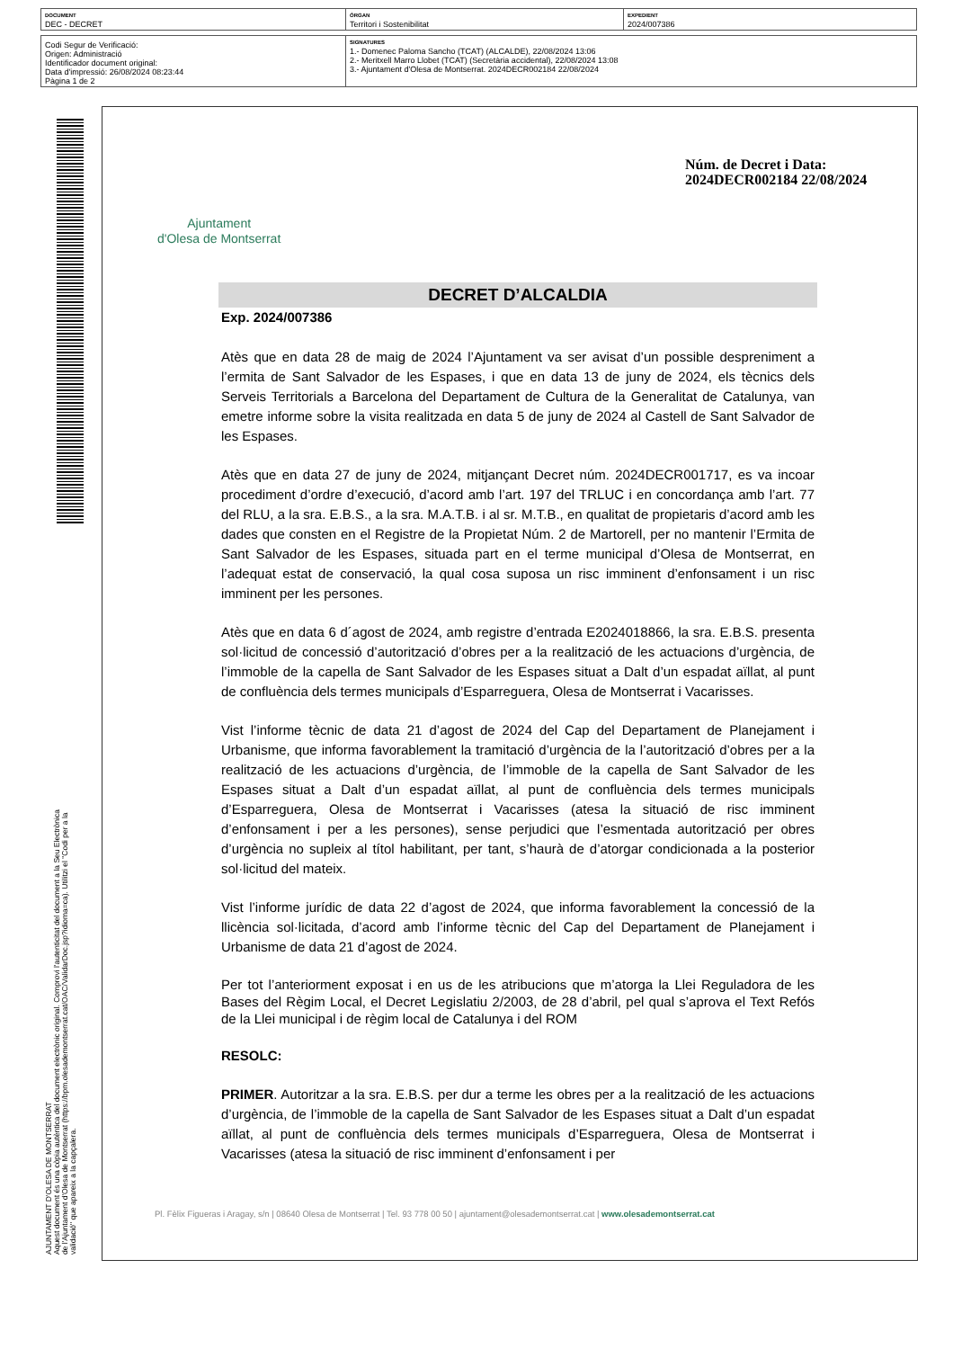| DOCUMENT DEC - DECRET | ÒRGAN Territori i Sostenibilitat | EXPEDIENT 2024/007386 |
| Codi Segur de Verificació: Origen: Administració Identificador document original: Data d'impressió: 26/08/2024 08:23:44 Pàgina 1 de 2 | SIGNATURES 1.- Domenec Paloma Sancho (TCAT) (ALCALDE), 22/08/2024 13:06 2.- Meritxell Marro Llobet (TCAT) (Secretària accidental), 22/08/2024 13:08 3.- Ajuntament d'Olesa de Montserrat. 2024DECR002184 22/08/2024 |
AJUNTAMENT D'OLESA DE MONTSERRAT
Aquest document és una còpia autèntica del document electrònic original. Comprovi l'autenticitat del document a la Seu Electrònica
de l'Ajuntament d'Olesa de Montserrat (https://bpm.olesademontserrat.cat/OAC/ValidarDoc.jsp?idioma=ca). Utilitzi el "Codi per a la
validació" que apareix a la capçalera.
Ajuntament
d'Olesa de Montserrat
Núm. de Decret i Data:
2024DECR002184 22/08/2024
DECRET D’ALCALDIA
Exp. 2024/007386
Atès que en data 28 de maig de 2024 l’Ajuntament va ser avisat d’un possible despreniment a l’ermita de Sant Salvador de les Espases, i que en data 13 de juny de 2024, els tècnics dels Serveis Territorials a Barcelona del Departament de Cultura de la Generalitat de Catalunya, van emetre informe sobre la visita realitzada en data 5 de juny de 2024 al Castell de Sant Salvador de les Espases.
Atès que en data 27 de juny de 2024, mitjançant Decret núm. 2024DECR001717, es va incoar procediment d’ordre d’execució, d’acord amb l’art. 197 del TRLUC i en concordança amb l’art. 77 del RLU, a la sra. E.B.S., a la sra. M.A.T.B. i al sr. M.T.B., en qualitat de propietaris d’acord amb les dades que consten en el Registre de la Propietat Núm. 2 de Martorell, per no mantenir l’Ermita de Sant Salvador de les Espases, situada part en el terme municipal d’Olesa de Montserrat, en l’adequat estat de conservació, la qual cosa suposa un risc imminent d’enfonsament i un risc imminent per les persones.
Atès que en data 6 d´agost de 2024, amb registre d’entrada E2024018866, la sra. E.B.S. presenta sol·licitud de concessió d’autorització d’obres per a la realització de les actuacions d’urgència, de l’immoble de la capella de Sant Salvador de les Espases situat a Dalt d’un espadat aïllat, al punt de confluència dels termes municipals d’Esparreguera, Olesa de Montserrat i Vacarisses.
Vist l’informe tècnic de data 21 d’agost de 2024 del Cap del Departament de Planejament i Urbanisme, que informa favorablement la tramitació d’urgència de la l’autorització d’obres per a la realització de les actuacions d’urgència, de l’immoble de la capella de Sant Salvador de les Espases situat a Dalt d’un espadat aïllat, al punt de confluència dels termes municipals d’Esparreguera, Olesa de Montserrat i Vacarisses (atesa la situació de risc imminent d’enfonsament i per a les persones), sense perjudici que l’esmentada autorització per obres d’urgència no supleix al títol habilitant, per tant, s’haurà de d’atorgar condicionada a la posterior sol·licitud del mateix.
Vist l’informe jurídic de data 22 d’agost de 2024, que informa favorablement la concessió de la llicència sol·licitada, d’acord amb l’informe tècnic del Cap del Departament de Planejament i Urbanisme de data 21 d’agost de 2024.
Per tot l’anteriorment exposat i en us de les atribucions que m’atorga la Llei Reguladora de les Bases del Règim Local, el Decret Legislatiu 2/2003, de 28 d’abril, pel qual s’aprova el Text Refós de la Llei municipal i de règim local de Catalunya i del ROM
RESOLC:
PRIMER. Autoritzar a la sra. E.B.S. per dur a terme les obres per a la realització de les actuacions d’urgència, de l’immoble de la capella de Sant Salvador de les Espases situat a Dalt d’un espadat aïllat, al punt de confluència dels termes municipals d’Esparreguera, Olesa de Montserrat i Vacarisses (atesa la situació de risc imminent d’enfonsament i per
Pl. Fèlix Figueras i Aragay, s/n | 08640 Olesa de Montserrat | Tel. 93 778 00 50 | ajuntament@olesademontserrat.cat | www.olesademontserrat.cat